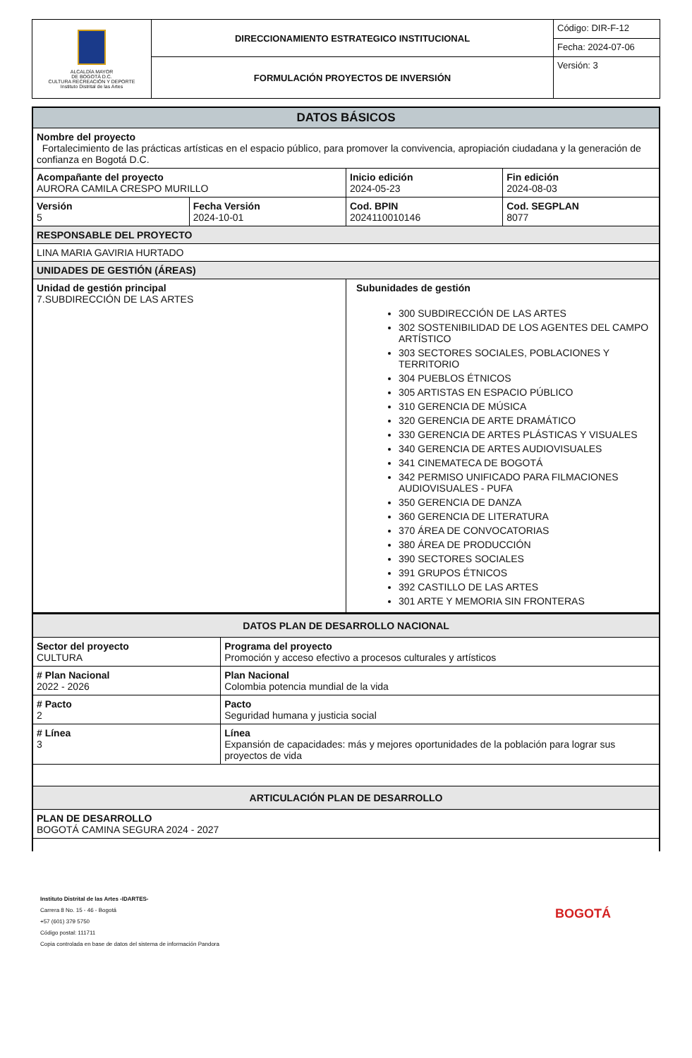| ALCALDÍA MAYOR DE BOGOTÁ D.C. CULTURA RECREACIÓN Y DEPORTE Instituto Distrital de las Artes | DIRECCIONAMIENTO ESTRATEGICO INSTITUCIONAL | Código: DIR-F-12 |
| | | Fecha: 2024-07-06 |
| | FORMULACIÓN PROYECTOS DE INVERSIÓN | Versión: 3 |
| DATOS BÁSICOS | | | |
| Nombre del proyecto Fortalecimiento de las prácticas artísticas en el espacio público, para promover la convivencia, apropiación ciudadana y la generación de confianza en Bogotá D.C. | | | |
| Acompañante del proyecto AURORA CAMILA CRESPO MURILLO | | Inicio edición 2024-05-23 | Fin edición 2024-08-03 |
| Versión 5 | Fecha Versión 2024-10-01 | Cod. BPIN 2024110010146 | Cod. SEGPLAN 8077 |
| RESPONSABLE DEL PROYECTO | | | |
| LINA MARIA GAVIRIA HURTADO | | | |
| UNIDADES DE GESTIÓN (ÁREAS) | | | |
| Unidad de gestión principal 7.SUBDIRECCIÓN DE LAS ARTES | | Subunidades de gestión 300 SUBDIRECCIÓN DE LAS ARTES 302 SOSTENIBILIDAD DE LOS AGENTES DEL CAMPO ARTÍSTICO 303 SECTORES SOCIALES, POBLACIONES Y TERRITORIO 304 PUEBLOS ÉTNICOS 305 ARTISTAS EN ESPACIO PÚBLICO 310 GERENCIA DE MÚSICA 320 GERENCIA DE ARTE DRAMÁTICO 330 GERENCIA DE ARTES PLÁSTICAS Y VISUALES 340 GERENCIA DE ARTES AUDIOVISUALES 341 CINEMATECA DE BOGOTÁ 342 PERMISO UNIFICADO PARA FILMACIONES AUDIOVISUALES - PUFA 350 GERENCIA DE DANZA 360 GERENCIA DE LITERATURA 370 ÁREA DE CONVOCATORIAS 380 ÁREA DE PRODUCCIÓN 390 SECTORES SOCIALES 391 GRUPOS ÉTNICOS 392 CASTILLO DE LAS ARTES 301 ARTE Y MEMORIA SIN FRONTERAS | |
| DATOS PLAN DE DESARROLLO NACIONAL | |
| Sector del proyecto CULTURA | Programa del proyecto Promoción y acceso efectivo a procesos culturales y artísticos |
| # Plan Nacional 2022 - 2026 | Plan Nacional Colombia potencia mundial de la vida |
| # Pacto 2 | Pacto Seguridad humana y justicia social |
| # Línea 3 | Línea Expansión de capacidades: más y mejores oportunidades de la población para lograr sus proyectos de vida |
| ARTICULACIÓN PLAN DE DESARROLLO | |
| PLAN DE DESARROLLO BOGOTÁ CAMINA SEGURA 2024 - 2027 | |
Instituto Distrital de las Artes -IDARTES-
Carrera 8 No. 15 - 46 - Bogotá
+57 (601) 379 5750
Código postal: 111711
Copia controlada en base de datos del sistema de información Pandora
BOGOTÁ